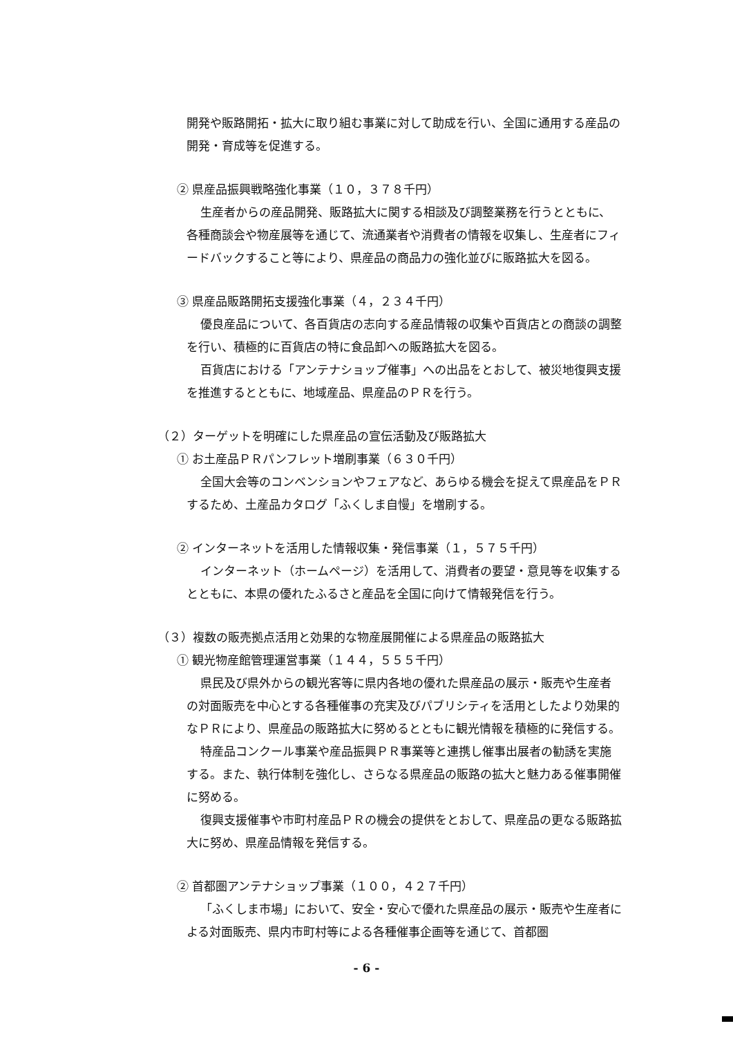開発や販路開拓・拡大に取り組む事業に対して助成を行い、全国に通用する産品の開発・育成等を促進する。
② 県産品振興戦略強化事業（１０，３７８千円）
生産者からの産品開発、販路拡大に関する相談及び調整業務を行うとともに、各種商談会や物産展等を通じて、流通業者や消費者の情報を収集し、生産者にフィードバックすること等により、県産品の商品力の強化並びに販路拡大を図る。
③ 県産品販路開拓支援強化事業（４，２３４千円）
優良産品について、各百貨店の志向する産品情報の収集や百貨店との商談の調整を行い、積極的に百貨店の特に食品卸への販路拡大を図る。
百貨店における「アンテナショップ催事」への出品をとおして、被災地復興支援を推進するとともに、地域産品、県産品のＰＲを行う。
（２）ターゲットを明確にした県産品の宣伝活動及び販路拡大
① お土産品ＰＲパンフレット増刷事業（６３０千円）
全国大会等のコンベンションやフェアなど、あらゆる機会を捉えて県産品をＰＲするため、土産品カタログ「ふくしま自慢」を増刷する。
② インターネットを活用した情報収集・発信事業（１，５７５千円）
インターネット（ホームページ）を活用して、消費者の要望・意見等を収集するとともに、本県の優れたふるさと産品を全国に向けて情報発信を行う。
（３）複数の販売拠点活用と効果的な物産展開催による県産品の販路拡大
① 観光物産館管理運営事業（１４４，５５５千円）
県民及び県外からの観光客等に県内各地の優れた県産品の展示・販売や生産者の対面販売を中心とする各種催事の充実及びパブリシティを活用としたより効果的なＰＲにより、県産品の販路拡大に努めるとともに観光情報を積極的に発信する。
特産品コンクール事業や産品振興ＰＲ事業等と連携し催事出展者の勧誘を実施する。また、執行体制を強化し、さらなる県産品の販路の拡大と魅力ある催事開催に努める。
復興支援催事や市町村産品ＰＲの機会の提供をとおして、県産品の更なる販路拡大に努め、県産品情報を発信する。
② 首都圏アンテナショップ事業（１００，４２７千円）
「ふくしま市場」において、安全・安心で優れた県産品の展示・販売や生産者による対面販売、県内市町村等による各種催事企画等を通じて、首都圏
- 6 -